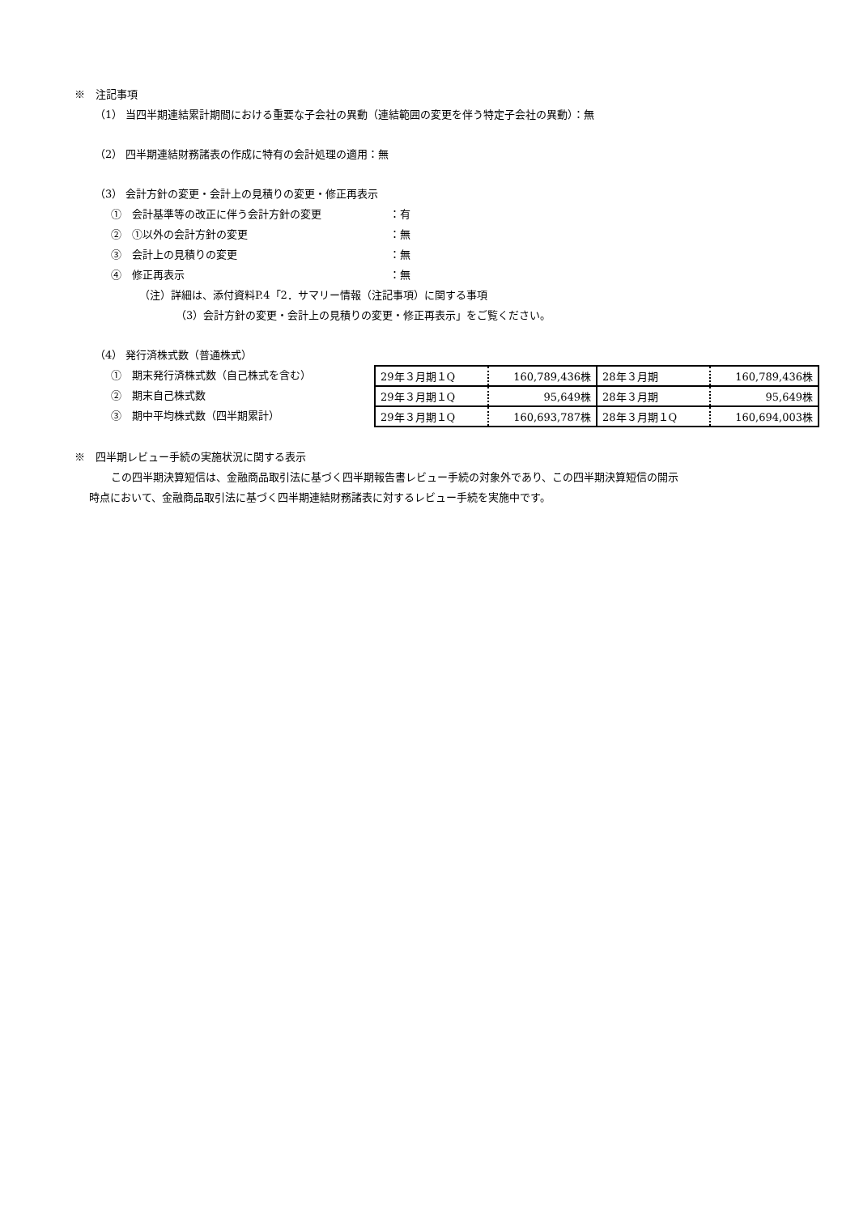※　注記事項
（1） 当四半期連結累計期間における重要な子会社の異動（連結範囲の変更を伴う特定子会社の異動）：無
（2） 四半期連結財務諸表の作成に特有の会計処理の適用：無
（3） 会計方針の変更・会計上の見積りの変更・修正再表示
①　会計基準等の改正に伴う会計方針の変更 ：有
②　①以外の会計方針の変更 ：無
③　会計上の見積りの変更 ：無
④　修正再表示 ：無
（注）詳細は、添付資料P.4「2．サマリー情報（注記事項）に関する事項
（3）会計方針の変更・会計上の見積りの変更・修正再表示」をご覧ください。
（4） 発行済株式数（普通株式）
①　期末発行済株式数（自己株式を含む）
②　期末自己株式数
③　期中平均株式数（四半期累計）
| 29年３月期１Q | 160,789,436株 | 28年３月期 | 160,789,436株 |
| 29年３月期１Q | 95,649株 | 28年３月期 | 95,649株 |
| 29年３月期１Q | 160,693,787株 | 28年３月期１Q | 160,694,003株 |
※　四半期レビュー手続の実施状況に関する表示
この四半期決算短信は、金融商品取引法に基づく四半期報告書レビュー手続の対象外であり、この四半期決算短信の開示
時点において、金融商品取引法に基づく四半期連結財務諸表に対するレビュー手続を実施中です。